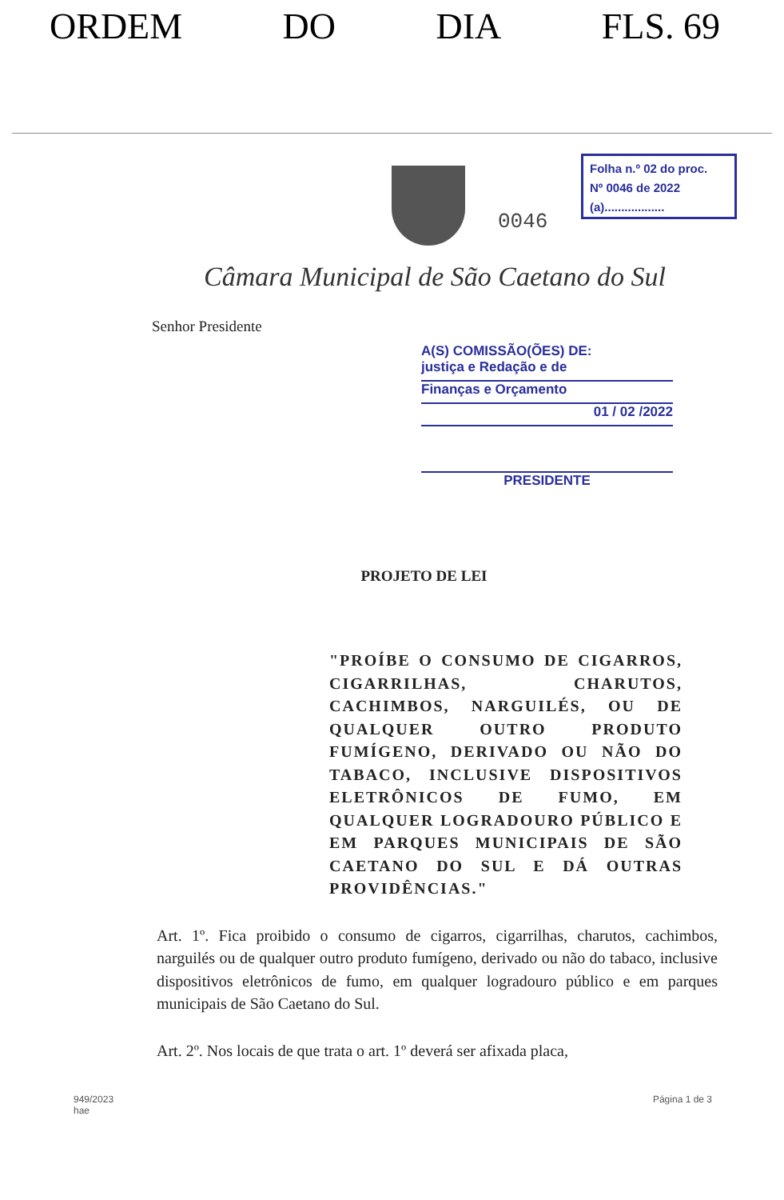ORDEM DO DIA FLS. 69
0046
Folha n.º 02 do proc.
Nº 0046 de 2022
(a)..................
Câmara Municipal de São Caetano do Sul
Senhor Presidente
A(S) COMISSÃO(ÕES) DE:
justiça e Redação e de
Finanças e Orçamento
01 / 02 /2022
PRESIDENTE
PROJETO DE LEI
"PROÍBE O CONSUMO DE CIGARROS, CIGARRILHAS, CHARUTOS, CACHIMBOS, NARGUILÉS, OU DE QUALQUER OUTRO PRODUTO FUMÍGENO, DERIVADO OU NÃO DO TABACO, INCLUSIVE DISPOSITIVOS ELETRÔNICOS DE FUMO, EM QUALQUER LOGRADOURO PÚBLICO E EM PARQUES MUNICIPAIS DE SÃO CAETANO DO SUL E DÁ OUTRAS PROVIDÊNCIAS."
Art. 1º. Fica proibido o consumo de cigarros, cigarrilhas, charutos, cachimbos, narguilés ou de qualquer outro produto fumígeno, derivado ou não do tabaco, inclusive dispositivos eletrônicos de fumo, em qualquer logradouro público e em parques municipais de São Caetano do Sul.
Art. 2º. Nos locais de que trata o art. 1º deverá ser afixada placa,
949/2023
hae Página 1 de 3